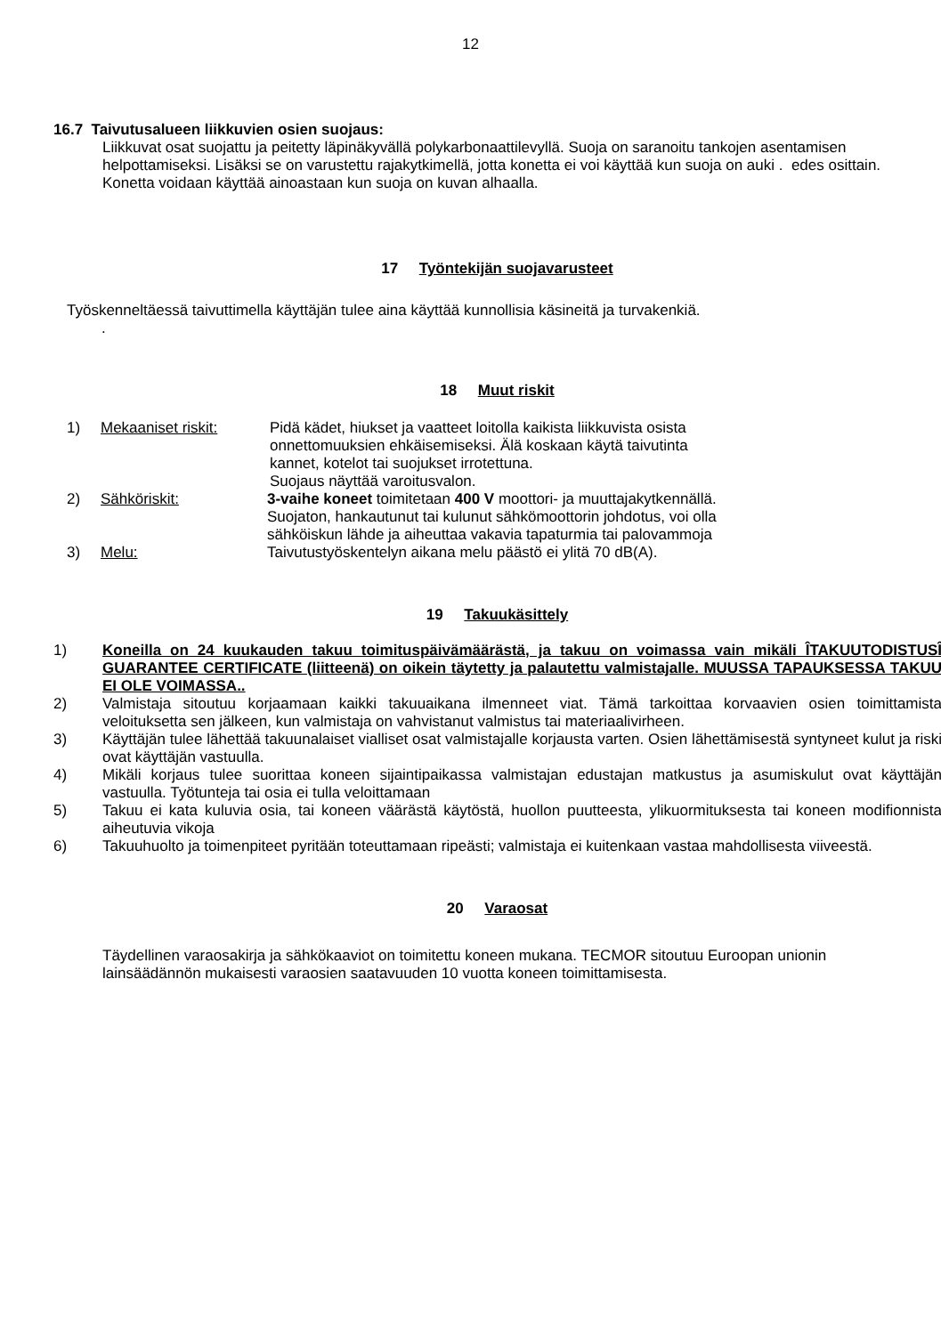12
16.7 Taivutusalueen liikkuvien osien suojaus:
Liikkuvat osat suojattu ja peitetty läpinäkyvällä polykarbonaattilevyllä. Suoja on saranoitu tankojen asentamisen helpottamiseksi. Lisäksi se on varustettu rajakytkimellä, jotta konetta ei voi käyttää kun suoja on auki . edes osittain. Konetta voidaan käyttää ainoastaan kun suoja on kuvan alhaalla.
17 Työntekijän suojavarusteet
Työskenneltäessä taivuttimella käyttäjän tulee aina käyttää kunnollisia käsineitä ja turvakenkiä.
.
18 Muut riskit
1) Mekaaniset riskit: Pidä kädet, hiukset ja vaatteet loitolla kaikista liikkuvista osista
onnettomuuksien ehkäisemiseksi. Älä koskaan käytä taivutinta
kannet, kotelot tai suojukset irrotettuna.
Suojaus näyttää varoitusvalon.
2) Sähköriskit: 3-vaihe koneet toimitetaan 400 V moottori- ja muuttajakytkennällä.
Suojaton, hankautunut tai kulunut sähkömoottorin johdotus, voi olla
sähköiskun lähde ja aiheuttaa vakavia tapaturmia tai palovammoja
3) Melu: Taivutustyöskentelyn aikana melu päästö ei ylitä 70 dB(A).
19 Takuukäsittely
1) Koneilla on 24 kuukauden takuu toimituspäivämäärästä, ja takuu on voimassa vain mikäli ÎTAKUUTODISTUSÎ GUARANTEE CERTIFICATE (liitteenä) on oikein täytetty ja palautettu valmistajalle. MUUSSA TAPAUKSESSA TAKUU EI OLE VOIMASSA..
2) Valmistaja sitoutuu korjaamaan kaikki takuuaikana ilmenneet viat. Tämä tarkoittaa korvaavien osien toimittamista veloituksetta sen jälkeen, kun valmistaja on vahvistanut valmistus tai materiaalivirheen.
3) Käyttäjän tulee lähettää takuunalaiset vialliset osat valmistajalle korjausta varten. Osien lähettämisestä syntyneet kulut ja riski ovat käyttäjän vastuulla.
4) Mikäli korjaus tulee suorittaa koneen sijaintipaikassa valmistajan edustajan matkustus ja asumiskulut ovat käyttäjän vastuulla. Työtunteja tai osia ei tulla veloittamaan
5) Takuu ei kata kuluvia osia, tai koneen väärästä käytöstä, huollon puutteesta, ylikuormituksesta tai koneen modifionnista aiheutuvia vikoja
6) Takuuhuolto ja toimenpiteet pyritään toteuttamaan ripeästi; valmistaja ei kuitenkaan vastaa mahdollisesta viiveestä.
20 Varaosat
Täydellinen varaosakirja ja sähkökaaviot on toimitettu koneen mukana. TECMOR sitoutuu Euroopan unionin lainsäädännön mukaisesti varaosien saatavuuden 10 vuotta koneen toimittamisesta.